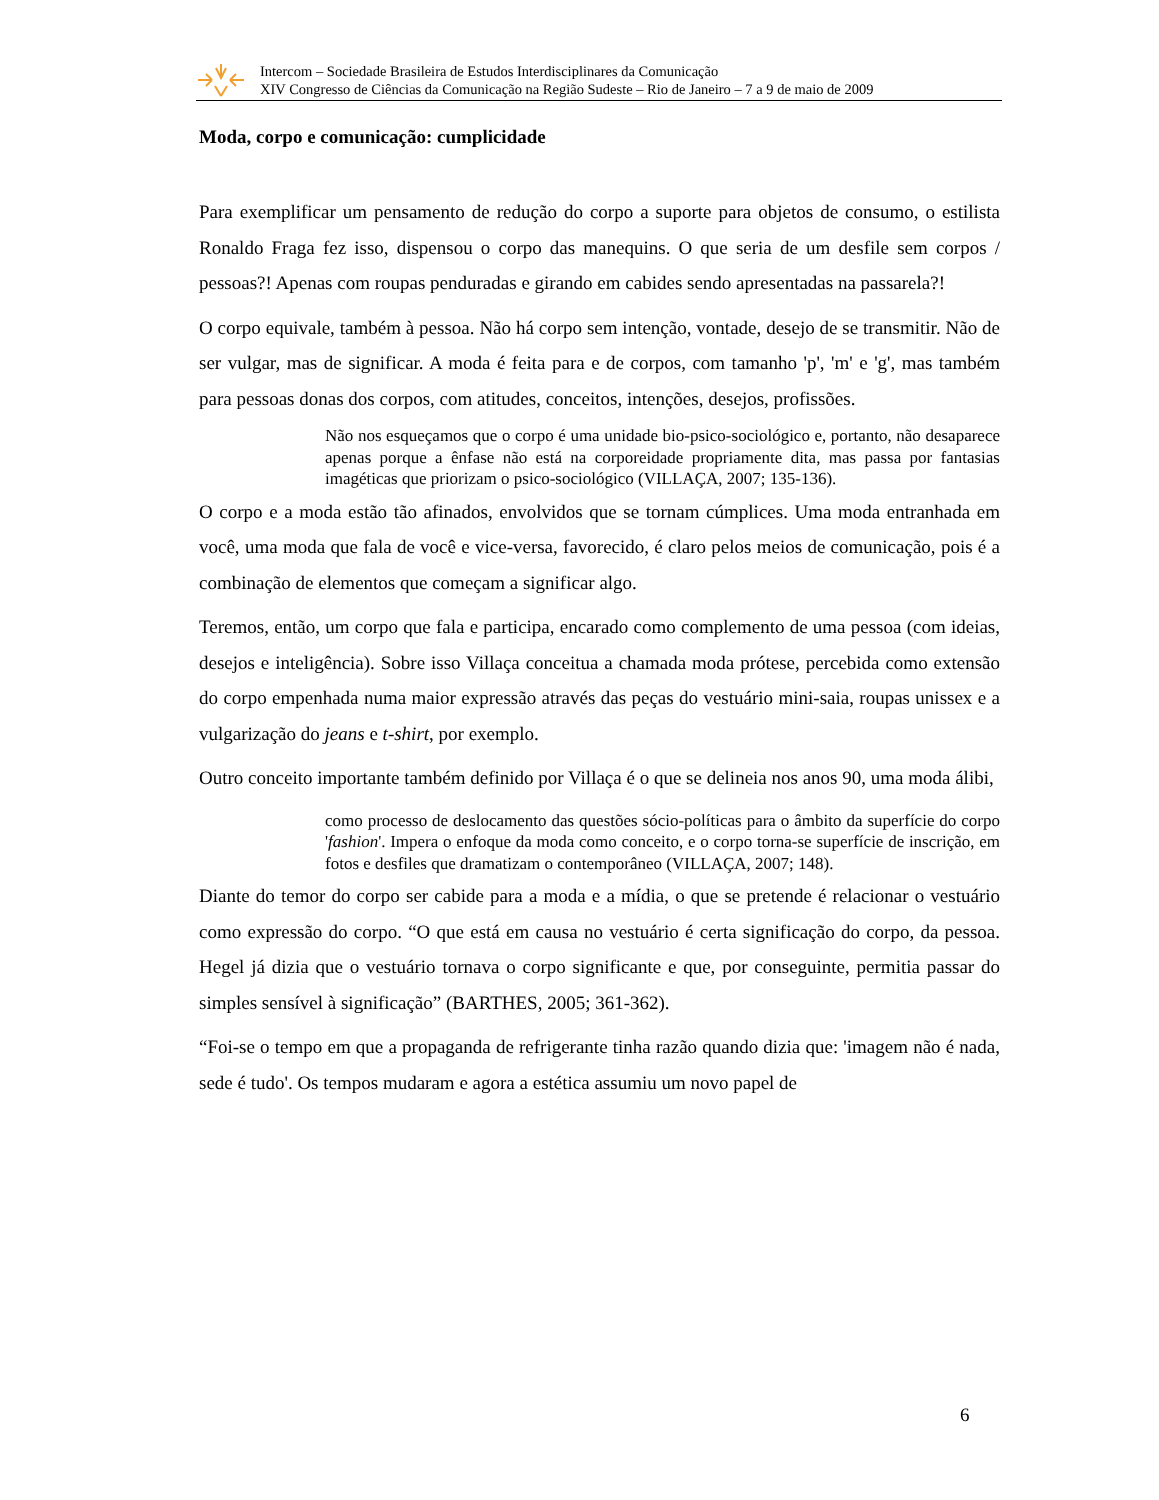Intercom – Sociedade Brasileira de Estudos Interdisciplinares da Comunicação
XIV Congresso de Ciências da Comunicação na Região Sudeste – Rio de Janeiro – 7 a 9 de maio de 2009
Moda, corpo e comunicação: cumplicidade
Para exemplificar um pensamento de redução do corpo a suporte para objetos de consumo, o estilista Ronaldo Fraga fez isso, dispensou o corpo das manequins. O que seria de um desfile sem corpos / pessoas?! Apenas com roupas penduradas e girando em cabides sendo apresentadas na passarela?!
O corpo equivale, também à pessoa. Não há corpo sem intenção, vontade, desejo de se transmitir. Não de ser vulgar, mas de significar. A moda é feita para e de corpos, com tamanho 'p', 'm' e 'g', mas também para pessoas donas dos corpos, com atitudes, conceitos, intenções, desejos, profissões.
Não nos esqueçamos que o corpo é uma unidade bio-psico-sociológico e, portanto, não desaparece apenas porque a ênfase não está na corporeidade propriamente dita, mas passa por fantasias imagéticas que priorizam o psico-sociológico (VILLAÇA, 2007; 135-136).
O corpo e a moda estão tão afinados, envolvidos que se tornam cúmplices. Uma moda entranhada em você, uma moda que fala de você e vice-versa, favorecido, é claro pelos meios de comunicação, pois é a combinação de elementos que começam a significar algo.
Teremos, então, um corpo que fala e participa, encarado como complemento de uma pessoa (com ideias, desejos e inteligência). Sobre isso Villaça conceitua a chamada moda prótese, percebida como extensão do corpo empenhada numa maior expressão através das peças do vestuário mini-saia, roupas unissex e a vulgarização do jeans e t-shirt, por exemplo.
Outro conceito importante também definido por Villaça é o que se delineia nos anos 90, uma moda álibi,
como processo de deslocamento das questões sócio-políticas para o âmbito da superfície do corpo 'fashion'. Impera o enfoque da moda como conceito, e o corpo torna-se superfície de inscrição, em fotos e desfiles que dramatizam o contemporâneo (VILLAÇA, 2007; 148).
Diante do temor do corpo ser cabide para a moda e a mídia, o que se pretende é relacionar o vestuário como expressão do corpo. “O que está em causa no vestuário é certa significação do corpo, da pessoa. Hegel já dizia que o vestuário tornava o corpo significante e que, por conseguinte, permitia passar do simples sensível à significação” (BARTHES, 2005; 361-362).
“Foi-se o tempo em que a propaganda de refrigerante tinha razão quando dizia que: 'imagem não é nada, sede é tudo'. Os tempos mudaram e agora a estética assumiu um novo papel de
6